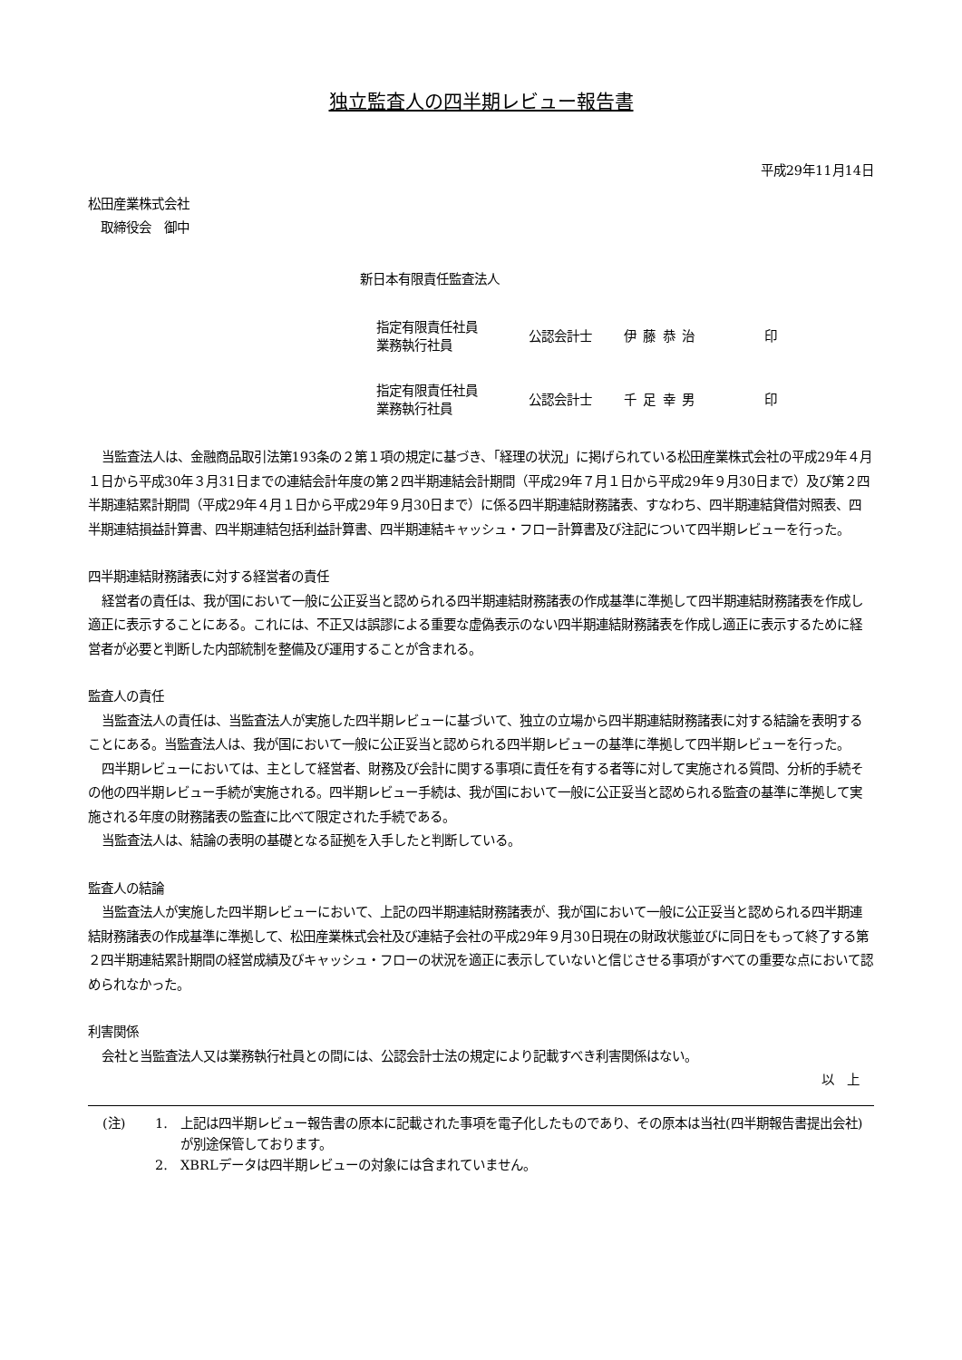独立監査人の四半期レビュー報告書
平成29年11月14日
松田産業株式会社
　取締役会　御中
新日本有限責任監査法人
指定有限責任社員
業務執行社員
公認会計士 伊藤恭治 印
指定有限責任社員
業務執行社員
公認会計士 千足幸男 印
当監査法人は、金融商品取引法第193条の２第１項の規定に基づき、「経理の状況」に掲げられている松田産業株式会社の平成29年４月１日から平成30年３月31日までの連結会計年度の第２四半期連結会計期間（平成29年７月１日から平成29年９月30日まで）及び第２四半期連結累計期間（平成29年４月１日から平成29年９月30日まで）に係る四半期連結財務諸表、すなわち、四半期連結貸借対照表、四半期連結損益計算書、四半期連結包括利益計算書、四半期連結キャッシュ・フロー計算書及び注記について四半期レビューを行った。
四半期連結財務諸表に対する経営者の責任
経営者の責任は、我が国において一般に公正妥当と認められる四半期連結財務諸表の作成基準に準拠して四半期連結財務諸表を作成し適正に表示することにある。これには、不正又は誤謬による重要な虚偽表示のない四半期連結財務諸表を作成し適正に表示するために経営者が必要と判断した内部統制を整備及び運用することが含まれる。
監査人の責任
当監査法人の責任は、当監査法人が実施した四半期レビューに基づいて、独立の立場から四半期連結財務諸表に対する結論を表明することにある。当監査法人は、我が国において一般に公正妥当と認められる四半期レビューの基準に準拠して四半期レビューを行った。
四半期レビューにおいては、主として経営者、財務及び会計に関する事項に責任を有する者等に対して実施される質問、分析的手続その他の四半期レビュー手続が実施される。四半期レビュー手続は、我が国において一般に公正妥当と認められる監査の基準に準拠して実施される年度の財務諸表の監査に比べて限定された手続である。
当監査法人は、結論の表明の基礎となる証拠を入手したと判断している。
監査人の結論
当監査法人が実施した四半期レビューにおいて、上記の四半期連結財務諸表が、我が国において一般に公正妥当と認められる四半期連結財務諸表の作成基準に準拠して、松田産業株式会社及び連結子会社の平成29年９月30日現在の財政状態並びに同日をもって終了する第２四半期連結累計期間の経営成績及びキャッシュ・フローの状況を適正に表示していないと信じさせる事項がすべての重要な点において認められなかった。
利害関係
会社と当監査法人又は業務執行社員との間には、公認会計士法の規定により記載すべき利害関係はない。
以　上
(注) 1. 上記は四半期レビュー報告書の原本に記載された事項を電子化したものであり、その原本は当社(四半期報告書提出会社)が別途保管しております。
2. XBRLデータは四半期レビューの対象には含まれていません。